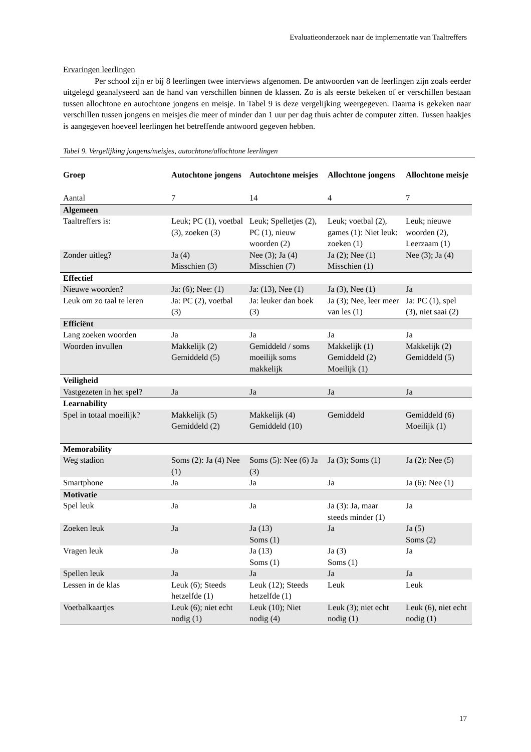Evaluatieonderzoek naar de implementatie van Taaltreffers
Ervaringen leerlingen
Per school zijn er bij 8 leerlingen twee interviews afgenomen. De antwoorden van de leerlingen zijn zoals eerder uitgelegd geanalyseerd aan de hand van verschillen binnen de klassen. Zo is als eerste bekeken of er verschillen bestaan tussen allochtone en autochtone jongens en meisje. In Tabel 9 is deze vergelijking weergegeven. Daarna is gekeken naar verschillen tussen jongens en meisjes die meer of minder dan 1 uur per dag thuis achter de computer zitten. Tussen haakjes is aangegeven hoeveel leerlingen het betreffende antwoord gegeven hebben.
Tabel 9. Vergelijking jongens/meisjes, autochtone/allochtone leerlingen
| Groep | Autochtone jongens | Autochtone meisjes | Allochtone jongens | Allochtone meisje |
| --- | --- | --- | --- | --- |
| Aantal | 7 | 14 | 4 | 7 |
| Algemeen | | | | |
| Taaltreffers is: | Leuk; PC (1), voetbal (3), zoeken (3) | Leuk; Spelletjes (2), PC (1), nieuw woorden (2) | Leuk; voetbal (2), games (1): Niet leuk: zoeken (1) | Leuk; nieuwe woorden (2), Leerzaam (1) |
| Zonder uitleg? | Ja (4) Misschien (3) | Nee (3); Ja (4) Misschien (7) | Ja (2); Nee (1) Misschien (1) | Nee (3); Ja (4) |
| Effectief | | | | |
| Nieuwe woorden? | Ja: (6); Nee: (1) | Ja: (13), Nee (1) | Ja (3), Nee (1) | Ja |
| Leuk om zo taal te leren | Ja: PC (2), voetbal (3) | Ja: leuker dan boek (3) | Ja (3); Nee, leer meer van les (1) | Ja: PC (1), spel (3), niet saai (2) |
| Efficiënt | | | | |
| Lang zoeken woorden | Ja | Ja | Ja | Ja |
| Woorden invullen | Makkelijk (2) Gemiddeld (5) | Gemiddeld / soms moeilijk soms makkelijk | Makkelijk (1) Gemiddeld (2) Moeilijk (1) | Makkelijk (2) Gemiddeld (5) |
| Veiligheid | | | | |
| Vastgezeten in het spel? | Ja | Ja | Ja | Ja |
| Learnability | | | | |
| Spel in totaal moeilijk? | Makkelijk (5) Gemiddeld (2) | Makkelijk (4) Gemiddeld (10) | Gemiddeld | Gemiddeld (6) Moeilijk (1) |
| Memorability | | | | |
| Weg stadion | Soms (2): Ja (4) Nee (1) | Soms (5): Nee (6) Ja (3) | Ja (3); Soms (1) | Ja (2): Nee (5) |
| Smartphone | Ja | Ja | Ja | Ja (6): Nee (1) |
| Motivatie | | | | |
| Spel leuk | Ja | Ja | Ja (3): Ja, maar steeds minder (1) | Ja |
| Zoeken leuk | Ja | Ja (13) Soms (1) | Ja | Ja (5) Soms (2) |
| Vragen leuk | Ja | Ja (13) Soms (1) | Ja (3) Soms (1) | Ja |
| Spellen leuk | Ja | Ja | Ja | Ja |
| Lessen in de klas | Leuk (6); Steeds hetzelfde (1) | Leuk (12); Steeds hetzelfde (1) | Leuk | Leuk |
| Voetbalkaartjes | Leuk (6); niet echt nodig (1) | Leuk (10); Niet nodig (4) | Leuk (3); niet echt nodig (1) | Leuk (6), niet echt nodig (1) |
17